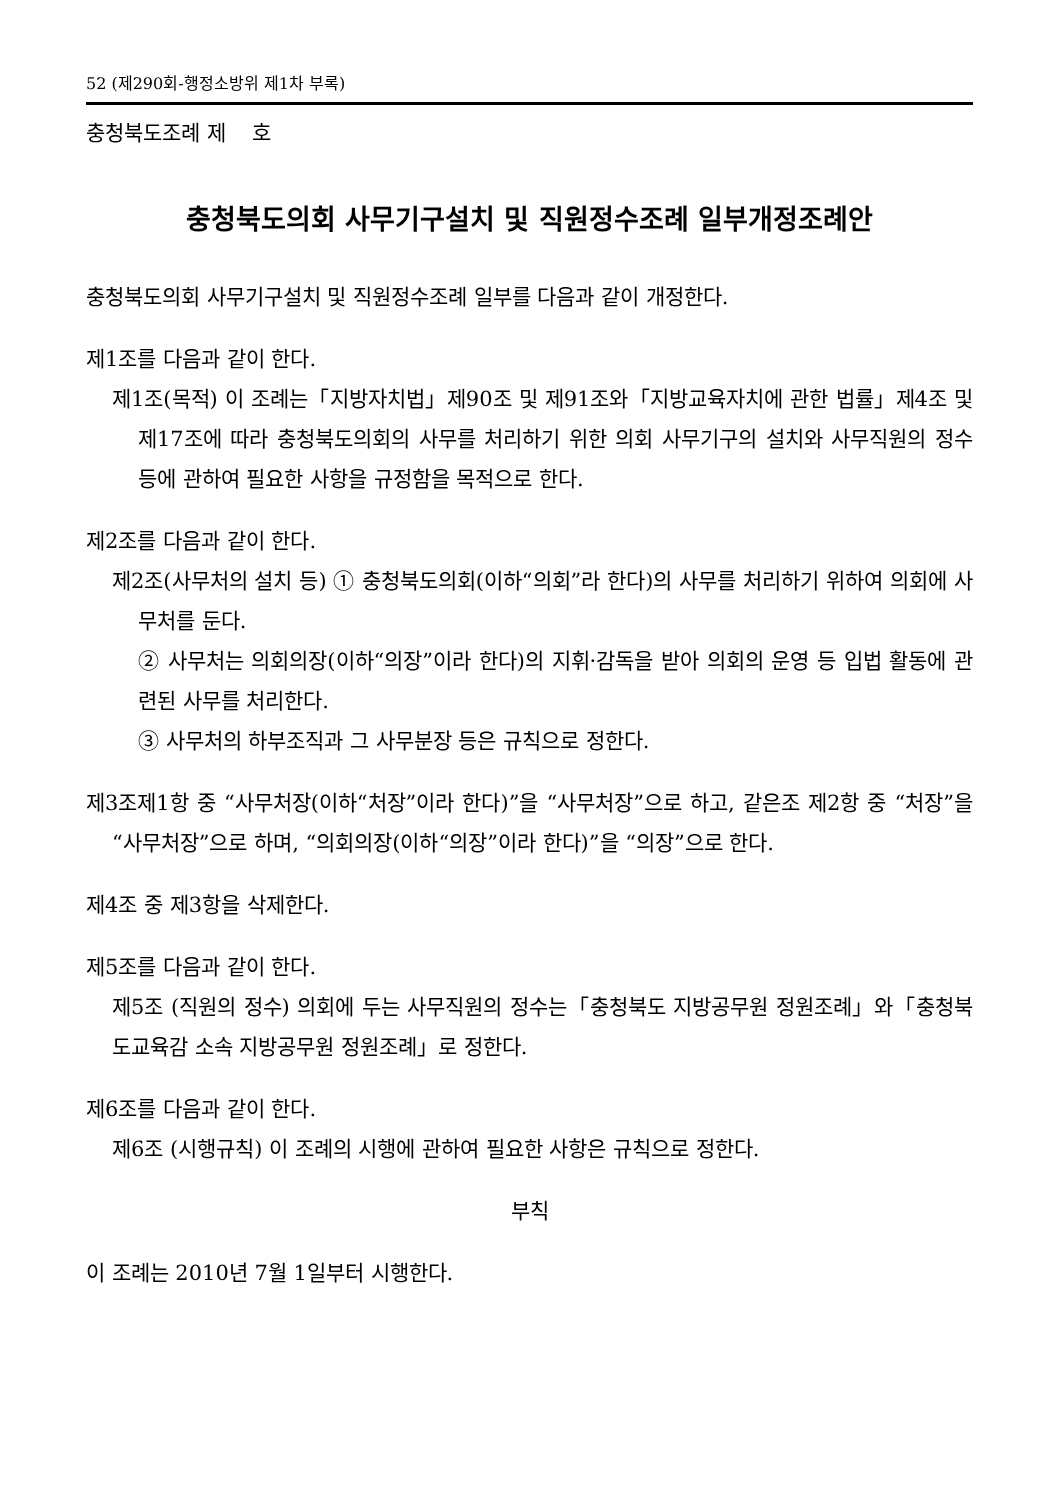52 (제290회-행정소방위 제1차 부록)
충청북도조례 제 호
충청북도의회 사무기구설치 및 직원정수조례 일부개정조례안
충청북도의회 사무기구설치 및 직원정수조례 일부를 다음과 같이 개정한다.
제1조를 다음과 같이 한다.
제1조(목적) 이 조례는「지방자치법」제90조 및 제91조와「지방교육자치에 관한 법률」제4조 및 제17조에 따라 충청북도의회의 사무를 처리하기 위한 의회 사무기구의 설치와 사무직원의 정수 등에 관하여 필요한 사항을 규정함을 목적으로 한다.
제2조를 다음과 같이 한다.
제2조(사무처의 설치 등) ① 충청북도의회(이하“의회”라 한다)의 사무를 처리하기 위하여 의회에 사무처를 둔다.
② 사무처는 의회의장(이하“의장”이라 한다)의 지휘·감독을 받아 의회의 운영 등 입법 활동에 관련된 사무를 처리한다.
③ 사무처의 하부조직과 그 사무분장 등은 규칙으로 정한다.
제3조제1항 중 “사무처장(이하“처장”이라 한다)”을 “사무처장”으로 하고, 같은조 제2항 중 “처장”을 “사무처장”으로 하며, “의회의장(이하“의장”이라 한다)”을 “의장”으로 한다.
제4조 중 제3항을 삭제한다.
제5조를 다음과 같이 한다.
제5조 (직원의 정수) 의회에 두는 사무직원의 정수는「충청북도 지방공무원 정원조례」와「충청북도교육감 소속 지방공무원 정원조례」로 정한다.
제6조를 다음과 같이 한다.
제6조 (시행규칙) 이 조례의 시행에 관하여 필요한 사항은 규칙으로 정한다.
부칙
이 조례는 2010년 7월 1일부터 시행한다.